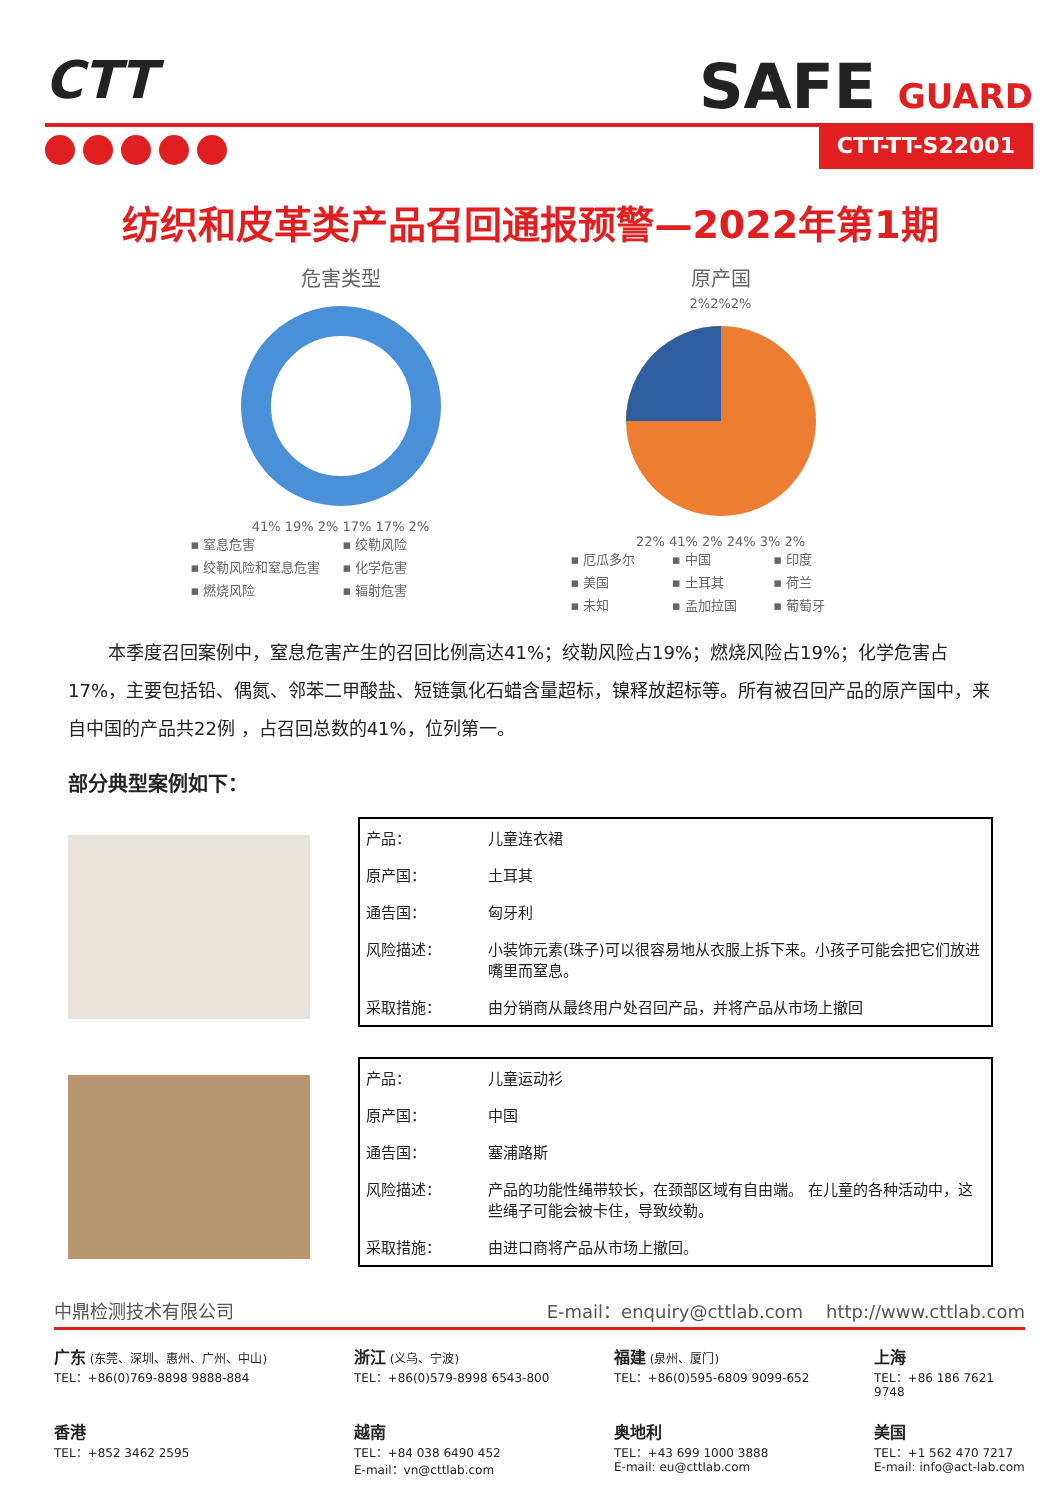CTT
SAFE GUARD
CTT-TT-S22001
纺织和皮革类产品召回通报预警—2022年第1期
危害类型
41% 19% 2% 17% 17% 2%
▪ 窒息危害 ▪ 绞勒风险 ▪ 绞勒风险和窒息危害 ▪ 化学危害 ▪ 燃烧风险 ▪ 辐射危害
原产国
2%2%2%
22% 41% 2% 24% 3% 2%
▪ 厄瓜多尔 ▪ 中国 ▪ 印度 ▪ 美国 ▪ 土耳其 ▪ 荷兰 ▪ 未知 ▪ 孟加拉国 ▪ 葡萄牙
本季度召回案例中，窒息危害产生的召回比例高达41%；绞勒风险占19%；燃烧风险占19%；化学危害占17%，主要包括铅、偶氮、邻苯二甲酸盐、短链氯化石蜡含量超标，镍释放超标等。所有被召回产品的原产国中，来自中国的产品共22例 ，占召回总数的41%，位列第一。
部分典型案例如下：
| 产品： | 儿童连衣裙 |
| 原产国： | 土耳其 |
| 通告国： | 匈牙利 |
| 风险描述： | 小装饰元素(珠子)可以很容易地从衣服上拆下来。小孩子可能会把它们放进嘴里而窒息。 |
| 采取措施： | 由分销商从最终用户处召回产品，并将产品从市场上撤回 |
| 产品： | 儿童运动衫 |
| 原产国： | 中国 |
| 通告国： | 塞浦路斯 |
| 风险描述： | 产品的功能性绳带较长，在颈部区域有自由端。 在儿童的各种活动中，这些绳子可能会被卡住，导致绞勒。 |
| 采取措施： | 由进口商将产品从市场上撤回。 |
中鼎检测技术有限公司 E-mail：enquiry@cttlab.com http://www.cttlab.com
广东 (东莞、深圳、惠州、广州、中山)
TEL：+86(0)769-8898 9888-884
浙江 (义乌、宁波)
TEL：+86(0)579-8998 6543-800
福建 (泉州、厦门)
TEL：+86(0)595-6809 9099-652
上海
TEL：+86 186 7621 9748
香港
TEL：+852 3462 2595
越南
TEL：+84 038 6490 452
E-mail：vn@cttlab.com
奥地利
TEL：+43 699 1000 3888
E-mail: eu@cttlab.com
美国
TEL：+1 562 470 7217
E-mail: info@act-lab.com